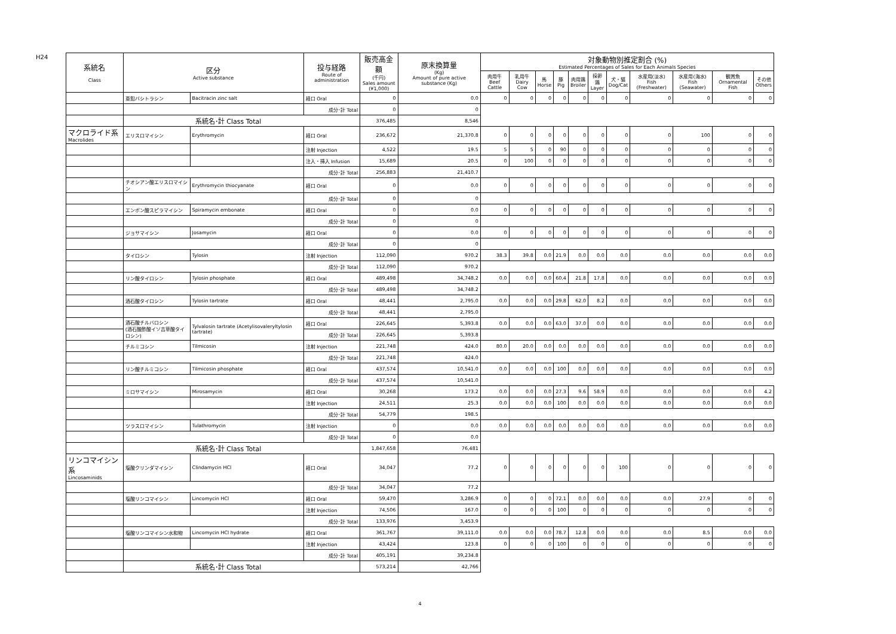H24
| 系統名 Class | 区分 Active substance | | 投与経路 Route of administration | 販売高金額 (千円) Sales amount (¥1,000) | 原末換算量 (Kg) Amount of pure active substance (Kg) | 対象動物別推定割合 (%) Estimated Percentages of Sales for Each Animals Species | | | | | | | | | | |
| --- | --- | --- | --- | --- | --- | --- | --- | --- | --- | --- | --- | --- | --- | --- | --- | --- |
| | | | | | | 肉用牛 Beef Cattle | 乳用牛 Dairy Cow | 馬 Horse | 豚 Pig | 肉用鶏 Broiler | 採卵鶏 Layer | 犬・猫 Dog/Cat | 水産用(淡水) Fish (Freshwater) | 水産用(海水) Fish (Seawater) | 観賞魚 Ornamental Fish | その他 Others |
| | 亜鉛バシトラシン | Bacitracin zinc salt | 経口 Oral | 0 | 0.0 | 0 | 0 | 0 | 0 | 0 | 0 | 0 | 0 | 0 | 0 | 0 |
| | | | 成分･計 Total | 0 | 0 | | | | | | | | | | | |
| | 系統名･計 Class Total | | | 376,485 | 8,546 | | | | | | | | | | | |
| マクロライド系 Macrolides | エリスロマイシン | Erythromycin | 経口 Oral | 236,672 | 21,370.8 | 0 | 0 | 0 | 0 | 0 | 0 | 0 | 0 | 100 | 0 | 0 |
| | | | 注射 Injection | 4,522 | 19.5 | 5 | 5 | 0 | 90 | 0 | 0 | 0 | 0 | 0 | 0 | 0 |
| | | | 注入・挿入 Infusion | 15,689 | 20.5 | 0 | 100 | 0 | 0 | 0 | 0 | 0 | 0 | 0 | 0 | 0 |
| | | | 成分･計 Total | 256,883 | 21,410.7 | | | | | | | | | | | |
| | チオシアン酸エリスロマイシン | Erythromycin thiocyanate | 経口 Oral | 0 | 0.0 | 0 | 0 | 0 | 0 | 0 | 0 | 0 | 0 | 0 | 0 | 0 |
| | | | 成分･計 Total | 0 | 0 | | | | | | | | | | | |
| | エンボン酸スピラマイシン | Spiramycin embonate | 経口 Oral | 0 | 0.0 | 0 | 0 | 0 | 0 | 0 | 0 | 0 | 0 | 0 | 0 | 0 |
| | | | 成分･計 Total | 0 | 0 | | | | | | | | | | | |
| | ジョサマイシン | Josamycin | 経口 Oral | 0 | 0.0 | 0 | 0 | 0 | 0 | 0 | 0 | 0 | 0 | 0 | 0 | 0 |
| | | | 成分･計 Total | 0 | 0 | | | | | | | | | | | |
| | タイロシン | Tylosin | 注射 Injection | 112,090 | 970.2 | 38.3 | 39.8 | 0.0 | 21.9 | 0.0 | 0.0 | 0.0 | 0.0 | 0.0 | 0.0 | 0.0 |
| | | | 成分･計 Total | 112,090 | 970.2 | | | | | | | | | | | |
| | リン酸タイロシン | Tylosin phosphate | 経口 Oral | 489,498 | 34,748.2 | 0.0 | 0.0 | 0.0 | 60.4 | 21.8 | 17.8 | 0.0 | 0.0 | 0.0 | 0.0 | 0.0 |
| | | | 成分･計 Total | 489,498 | 34,748.2 | | | | | | | | | | | |
| | 酒石酸タイロシン | Tylosin tartrate | 経口 Oral | 48,441 | 2,795.0 | 0.0 | 0.0 | 0.0 | 29.8 | 62.0 | 8.2 | 0.0 | 0.0 | 0.0 | 0.0 | 0.0 |
| | | | 成分･計 Total | 48,441 | 2,795.0 | | | | | | | | | | | |
| | 酒石酸チルバロシン (酒石酸酢酸イソ吉草酸タイロシン) | Tylvalosin tartrate (Acetylisovaleryltylosin tartrate) | 経口 Oral | 226,645 | 5,393.8 | 0.0 | 0.0 | 0.0 | 63.0 | 37.0 | 0.0 | 0.0 | 0.0 | 0.0 | 0.0 | 0.0 |
| | | | 成分･計 Total | 226,645 | 5,393.8 | | | | | | | | | | | |
| | チルミコシン | Tilmicosin | 注射 Injection | 221,748 | 424.0 | 80.0 | 20.0 | 0.0 | 0.0 | 0.0 | 0.0 | 0.0 | 0.0 | 0.0 | 0.0 | 0.0 |
| | | | 成分･計 Total | 221,748 | 424.0 | | | | | | | | | | | |
| | リン酸チルミコシン | Tilmicosin phosphate | 経口 Oral | 437,574 | 10,541.0 | 0.0 | 0.0 | 0.0 | 100 | 0.0 | 0.0 | 0.0 | 0.0 | 0.0 | 0.0 | 0.0 |
| | | | 成分･計 Total | 437,574 | 10,541.0 | | | | | | | | | | | |
| | ミロサマイシン | Mirosamycin | 経口 Oral | 30,268 | 173.2 | 0.0 | 0.0 | 0.0 | 27.3 | 9.6 | 58.9 | 0.0 | 0.0 | 0.0 | 0.0 | 4.2 |
| | | | 注射 Injection | 24,511 | 25.3 | 0.0 | 0.0 | 0.0 | 100 | 0.0 | 0.0 | 0.0 | 0.0 | 0.0 | 0.0 | 0.0 |
| | | | 成分･計 Total | 54,779 | 198.5 | | | | | | | | | | | |
| | ツラスロマイシン | Tulathromycin | 注射 Injection | 0 | 0.0 | 0.0 | 0.0 | 0.0 | 0.0 | 0.0 | 0.0 | 0.0 | 0.0 | 0.0 | 0.0 | 0.0 |
| | | | 成分･計 Total | 0 | 0.0 | | | | | | | | | | | |
| | 系統名･計 Class Total | | | 1,847,658 | 76,481 | | | | | | | | | | | |
| リンコマイシン系 Lincosaminids | 塩酸クリンダマイシン | Clindamycin HCl | 経口 Oral | 34,047 | 77.2 | 0 | 0 | 0 | 0 | 0 | 0 | 100 | 0 | 0 | 0 | 0 |
| | | | 成分･計 Total | 34,047 | 77.2 | | | | | | | | | | | |
| | 塩酸リンコマイシン | Lincomycin HCl | 経口 Oral | 59,470 | 3,286.9 | 0 | 0 | 0 | 72.1 | 0.0 | 0.0 | 0.0 | 0.0 | 27.9 | 0 | 0 |
| | | | 注射 Injection | 74,506 | 167.0 | 0 | 0 | 0 | 100 | 0 | 0 | 0 | 0 | 0 | 0 | 0 |
| | | | 成分･計 Total | 133,976 | 3,453.9 | | | | | | | | | | | |
| | 塩酸リンコマイシン水和物 | Lincomycin HCl hydrate | 経口 Oral | 361,767 | 39,111.0 | 0.0 | 0.0 | 0.0 | 78.7 | 12.8 | 0.0 | 0.0 | 0.0 | 8.5 | 0.0 | 0.0 |
| | | | 注射 Injection | 43,424 | 123.8 | 0 | 0 | 0 | 100 | 0 | 0 | 0 | 0 | 0 | 0 | 0 |
| | | | 成分･計 Total | 405,191 | 39,234.8 | | | | | | | | | | | |
| | 系統名･計 Class Total | | | 573,214 | 42,766 | | | | | | | | | | | |
4